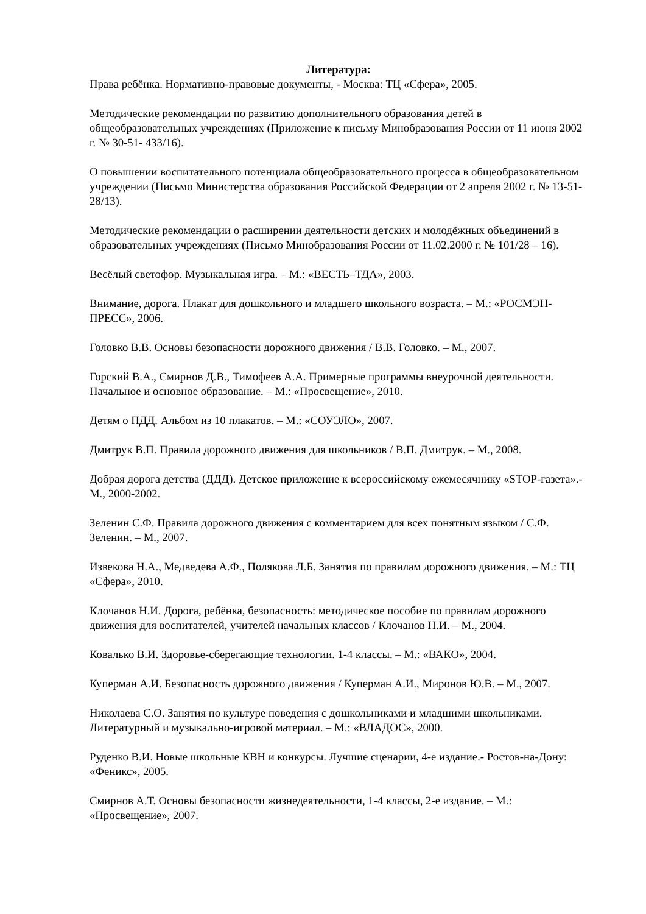Литература:
Права ребёнка. Нормативно-правовые документы, - Москва: ТЦ «Сфера», 2005.
Методические рекомендации по развитию дополнительного образования детей в общеобразовательных учреждениях (Приложение к письму Минобразования России от 11 июня 2002 г. № 30-51- 433/16).
О повышении воспитательного потенциала общеобразовательного процесса в общеобразовательном учреждении (Письмо Министерства образования Российской Федерации от 2 апреля 2002 г. № 13-51-28/13).
Методические рекомендации о расширении деятельности детских и молодёжных объединений в образовательных учреждениях (Письмо Минобразования России от 11.02.2000 г. № 101/28 – 16).
Весёлый светофор. Музыкальная игра. – М.: «ВЕСТЬ–ТДА», 2003.
Внимание, дорога. Плакат для дошкольного и младшего школьного возраста. – М.: «РОСМЭН-ПРЕСС», 2006.
Головко В.В. Основы безопасности дорожного движения / В.В. Головко. – М., 2007.
Горский В.А., Смирнов Д.В., Тимофеев А.А. Примерные программы внеурочной деятельности. Начальное и основное образование. – М.: «Просвещение», 2010.
Детям о ПДД. Альбом из 10 плакатов. – М.: «СОУЭЛО», 2007.
Дмитрук В.П. Правила дорожного движения для школьников / В.П. Дмитрук. – М., 2008.
Добрая дорога детства (ДДД). Детское приложение к всероссийскому ежемесячнику «STOP-газета».- М., 2000-2002.
Зеленин С.Ф. Правила дорожного движения с комментарием для всех понятным языком / С.Ф. Зеленин. – М., 2007.
Извекова Н.А., Медведева А.Ф., Полякова Л.Б. Занятия по правилам дорожного движения. – М.: ТЦ «Сфера», 2010.
Клочанов Н.И. Дорога, ребёнка, безопасность: методическое пособие по правилам дорожного движения для воспитателей, учителей начальных классов / Клочанов Н.И. – М., 2004.
Ковалько В.И. Здоровье-сберегающие технологии. 1-4 классы. – М.: «ВАКО», 2004.
Куперман А.И. Безопасность дорожного движения / Куперман А.И., Миронов Ю.В. – М., 2007.
Николаева С.О. Занятия по культуре поведения с дошкольниками и младшими школьниками. Литературный и музыкально-игровой материал. – М.: «ВЛАДОС», 2000.
Руденко В.И. Новые школьные КВН и конкурсы. Лучшие сценарии, 4-е издание.- Ростов-на-Дону: «Феникс», 2005.
Смирнов А.Т. Основы безопасности жизнедеятельности, 1-4 классы, 2-е издание. – М.: «Просвещение», 2007.